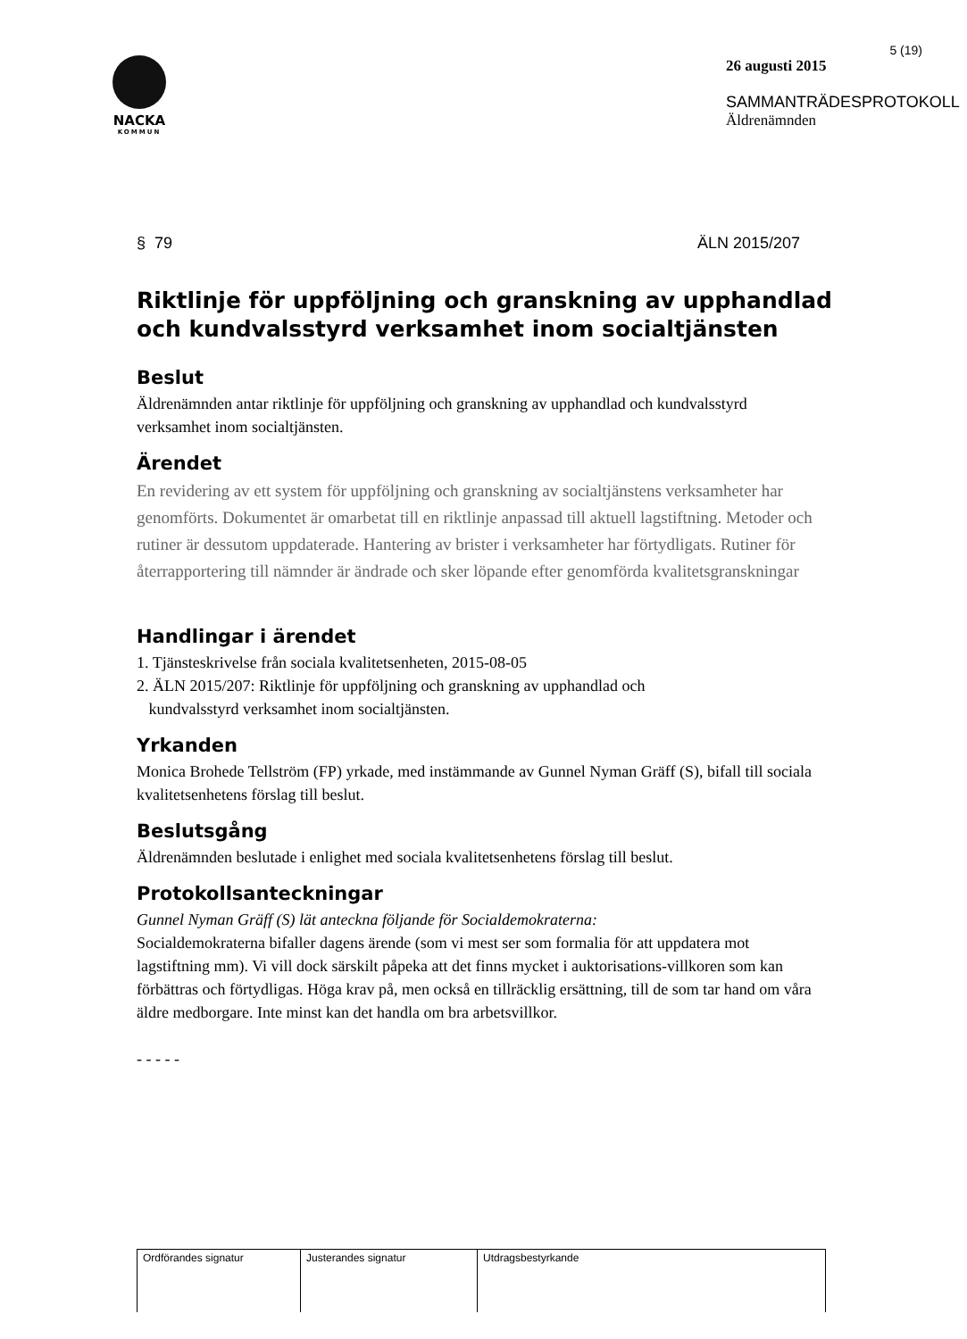NACKA
KOMMUN
5 (19)
26 augusti 2015
SAMMANTRÄDESPROTOKOLL
Äldrenämnden
§ 79 ÄLN 2015/207
Riktlinje för uppföljning och granskning av upphandlad och kundvalsstyrd verksamhet inom socialtjänsten
Beslut
Äldrenämnden antar riktlinje för uppföljning och granskning av upphandlad och kundvalsstyrd verksamhet inom socialtjänsten.
Ärendet
En revidering av ett system för uppföljning och granskning av socialtjänstens verksamheter har genomförts. Dokumentet är omarbetat till en riktlinje anpassad till aktuell lagstiftning. Metoder och rutiner är dessutom uppdaterade. Hantering av brister i verksamheter har förtydligats. Rutiner för återrapportering till nämnder är ändrade och sker löpande efter genomförda kvalitetsgranskningar
Handlingar i ärendet
1. Tjänsteskrivelse från sociala kvalitetsenheten, 2015-08-05
2. ÄLN 2015/207: Riktlinje för uppföljning och granskning av upphandlad och
kundvalsstyrd verksamhet inom socialtjänsten.
Yrkanden
Monica Brohede Tellström (FP) yrkade, med instämmande av Gunnel Nyman Gräff (S), bifall till sociala kvalitetsenhetens förslag till beslut.
Beslutsgång
Äldrenämnden beslutade i enlighet med sociala kvalitetsenhetens förslag till beslut.
Protokollsanteckningar
Gunnel Nyman Gräff (S) lät anteckna följande för Socialdemokraterna:
Socialdemokraterna bifaller dagens ärende (som vi mest ser som formalia för att uppdatera mot lagstiftning mm). Vi vill dock särskilt påpeka att det finns mycket i auktorisations-villkoren som kan förbättras och förtydligas. Höga krav på, men också en tillräcklig ersättning, till de som tar hand om våra äldre medborgare. Inte minst kan det handla om bra arbetsvillkor.
- - - - -
| Ordförandes signatur | Justerandes signatur | Utdragsbestyrkande |